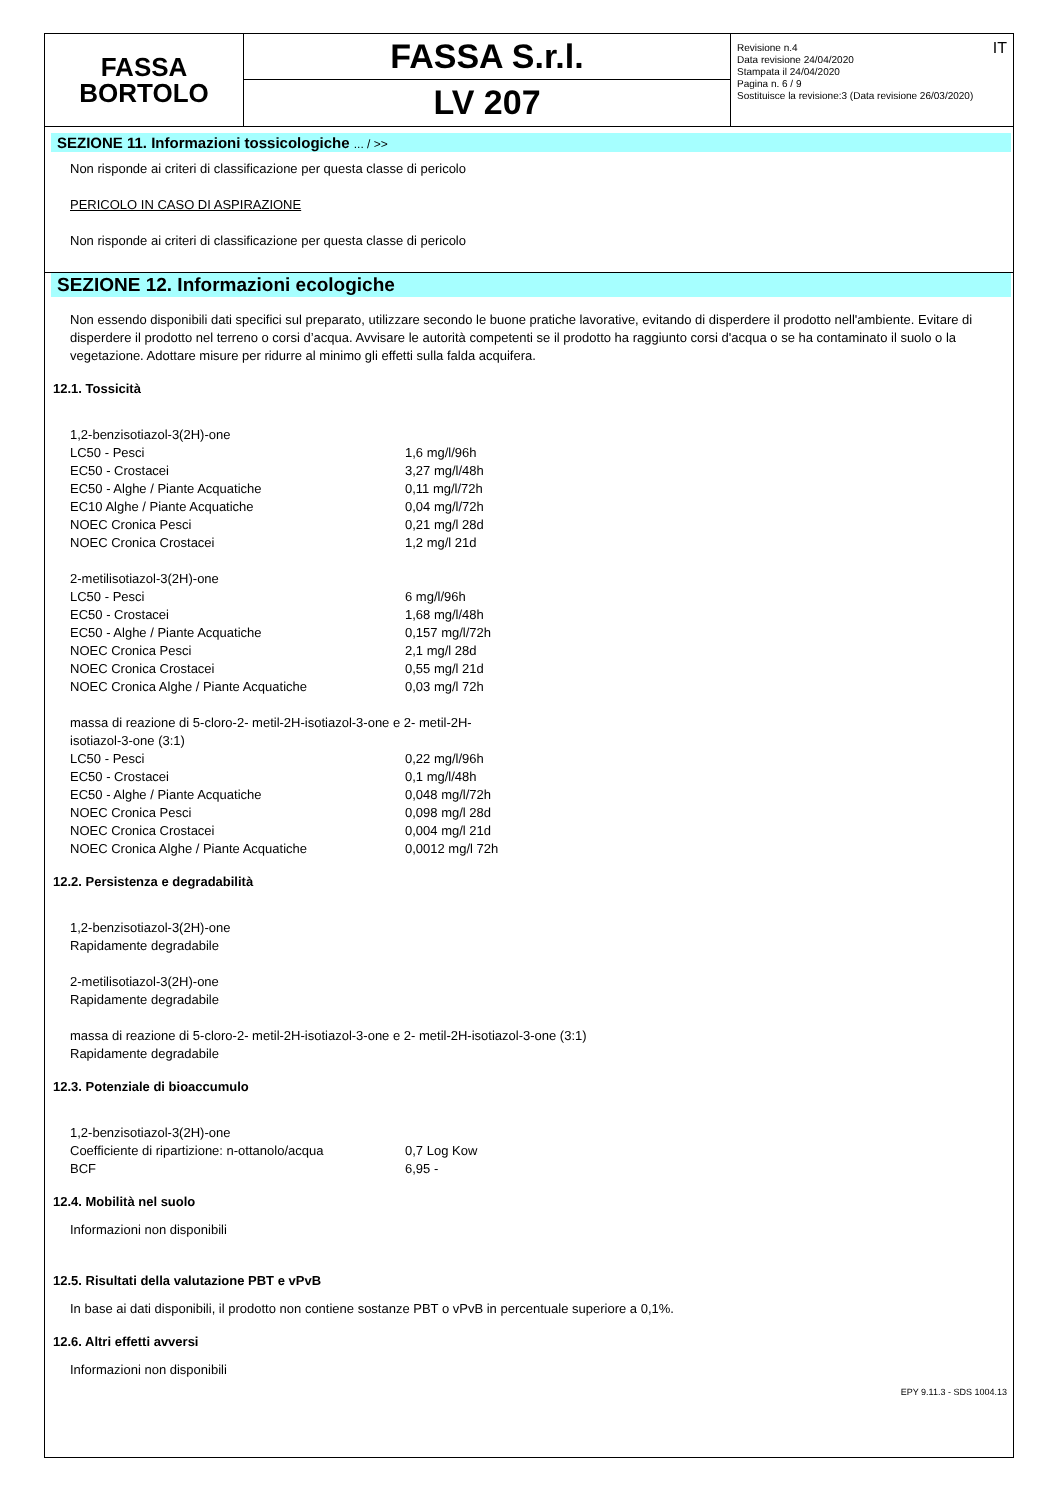FASSA
BORTOLO
FASSA S.r.l.
LV 207
Revisione n.4
Data revisione 24/04/2020
Stampata il 24/04/2020
Pagina n. 6 / 9
Sostituisce la revisione:3 (Data revisione 26/03/2020) IT
SEZIONE 11. Informazioni tossicologiche ... / >>
Non risponde ai criteri di classificazione per questa classe di pericolo
PERICOLO IN CASO DI ASPIRAZIONE
Non risponde ai criteri di classificazione per questa classe di pericolo
SEZIONE 12. Informazioni ecologiche
Non essendo disponibili dati specifici sul preparato, utilizzare secondo le buone pratiche lavorative, evitando di disperdere il prodotto nell'ambiente. Evitare di disperdere il prodotto nel terreno o corsi d’acqua. Avvisare le autorità competenti se il prodotto ha raggiunto corsi d'acqua o se ha contaminato il suolo o la vegetazione. Adottare misure per ridurre al minimo gli effetti sulla falda acquifera.
12.1. Tossicità
| 1,2-benzisotiazol-3(2H)-one | |
| LC50 - Pesci | 1,6 mg/l/96h |
| EC50 - Crostacei | 3,27 mg/l/48h |
| EC50 - Alghe / Piante Acquatiche | 0,11 mg/l/72h |
| EC10 Alghe / Piante Acquatiche | 0,04 mg/l/72h |
| NOEC Cronica Pesci | 0,21 mg/l 28d |
| NOEC Cronica Crostacei | 1,2 mg/l 21d |
| 2-metilisotiazol-3(2H)-one | |
| LC50 - Pesci | 6 mg/l/96h |
| EC50 - Crostacei | 1,68 mg/l/48h |
| EC50 - Alghe / Piante Acquatiche | 0,157 mg/l/72h |
| NOEC Cronica Pesci | 2,1 mg/l 28d |
| NOEC Cronica Crostacei | 0,55 mg/l 21d |
| NOEC Cronica Alghe / Piante Acquatiche | 0,03 mg/l 72h |
| massa di reazione di 5-cloro-2- metil-2H-isotiazol-3-one e 2- metil-2H-isotiazol-3-one (3:1) | |
| LC50 - Pesci | 0,22 mg/l/96h |
| EC50 - Crostacei | 0,1 mg/l/48h |
| EC50 - Alghe / Piante Acquatiche | 0,048 mg/l/72h |
| NOEC Cronica Pesci | 0,098 mg/l 28d |
| NOEC Cronica Crostacei | 0,004 mg/l 21d |
| NOEC Cronica Alghe / Piante Acquatiche | 0,0012 mg/l 72h |
12.2. Persistenza e degradabilità
1,2-benzisotiazol-3(2H)-one
Rapidamente degradabile
2-metilisotiazol-3(2H)-one
Rapidamente degradabile
massa di reazione di 5-cloro-2- metil-2H-isotiazol-3-one e 2- metil-2H-isotiazol-3-one (3:1)
Rapidamente degradabile
12.3. Potenziale di bioaccumulo
| 1,2-benzisotiazol-3(2H)-one | |
| Coefficiente di ripartizione: n-ottanolo/acqua | 0,7 Log Kow |
| BCF | 6,95 - |
12.4. Mobilità nel suolo
Informazioni non disponibili
12.5. Risultati della valutazione PBT e vPvB
In base ai dati disponibili, il prodotto non contiene sostanze PBT o vPvB in percentuale superiore a 0,1%.
12.6. Altri effetti avversi
Informazioni non disponibili
EPY 9.11.3 - SDS 1004.13